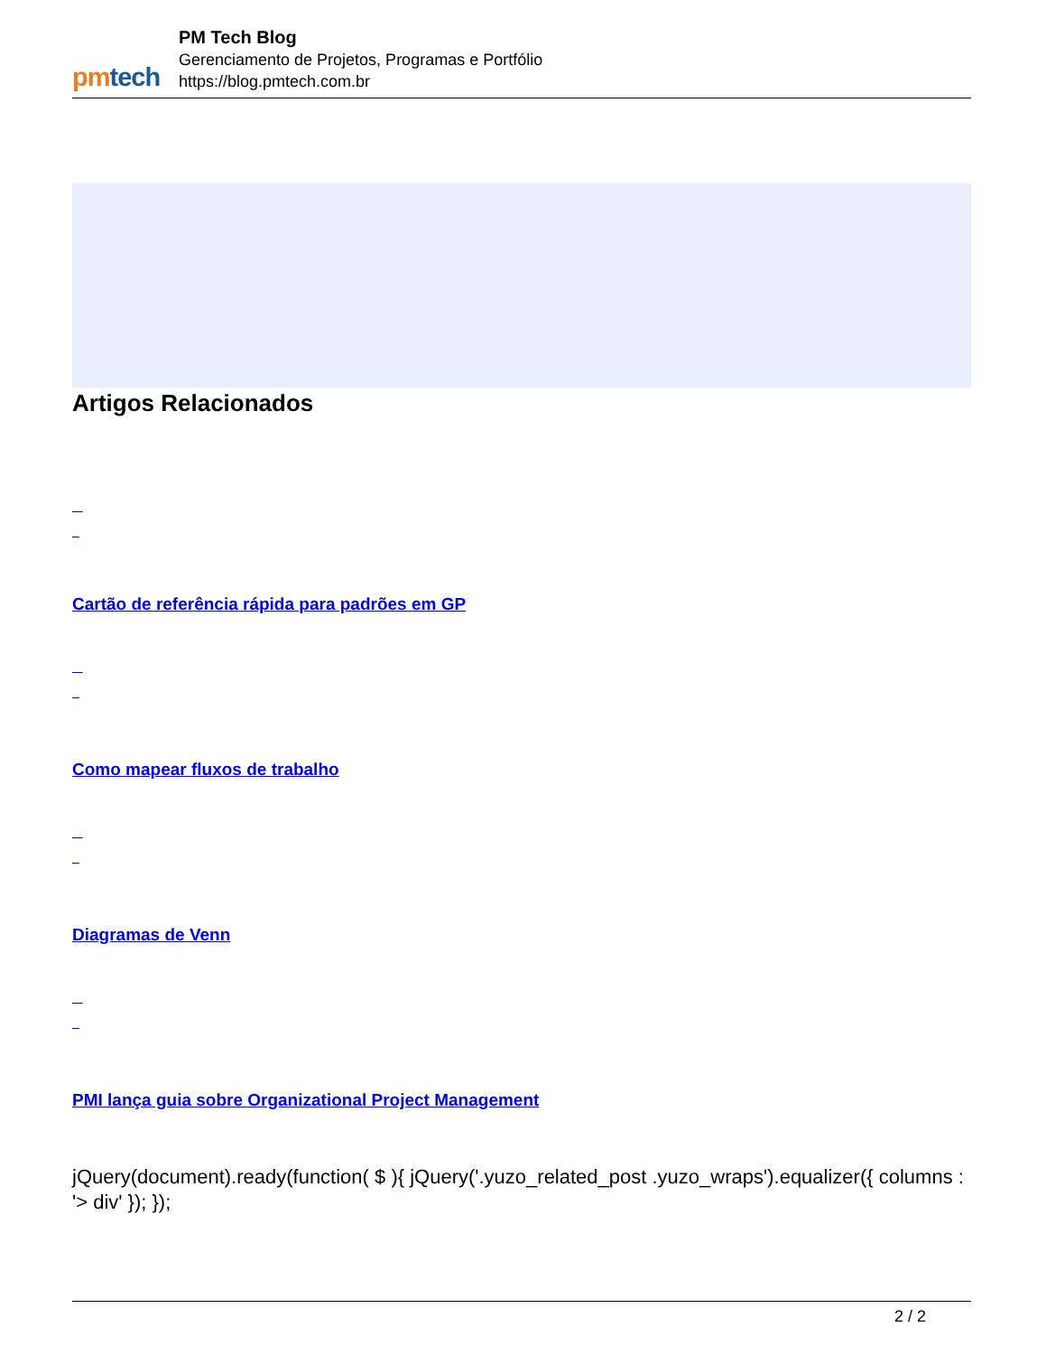pmtech
PM Tech Blog
Gerenciamento de Projetos, Programas e Portfólio
https://blog.pmtech.com.br
Artigos Relacionados
Cartão de referência rápida para padrões em GP
Como mapear fluxos de trabalho
Diagramas de Venn
PMI lança guia sobre Organizational Project Management
jQuery(document).ready(function( $ ){ jQuery('.yuzo_related_post .yuzo_wraps').equalizer({ columns : '> div' }); });
2 / 2